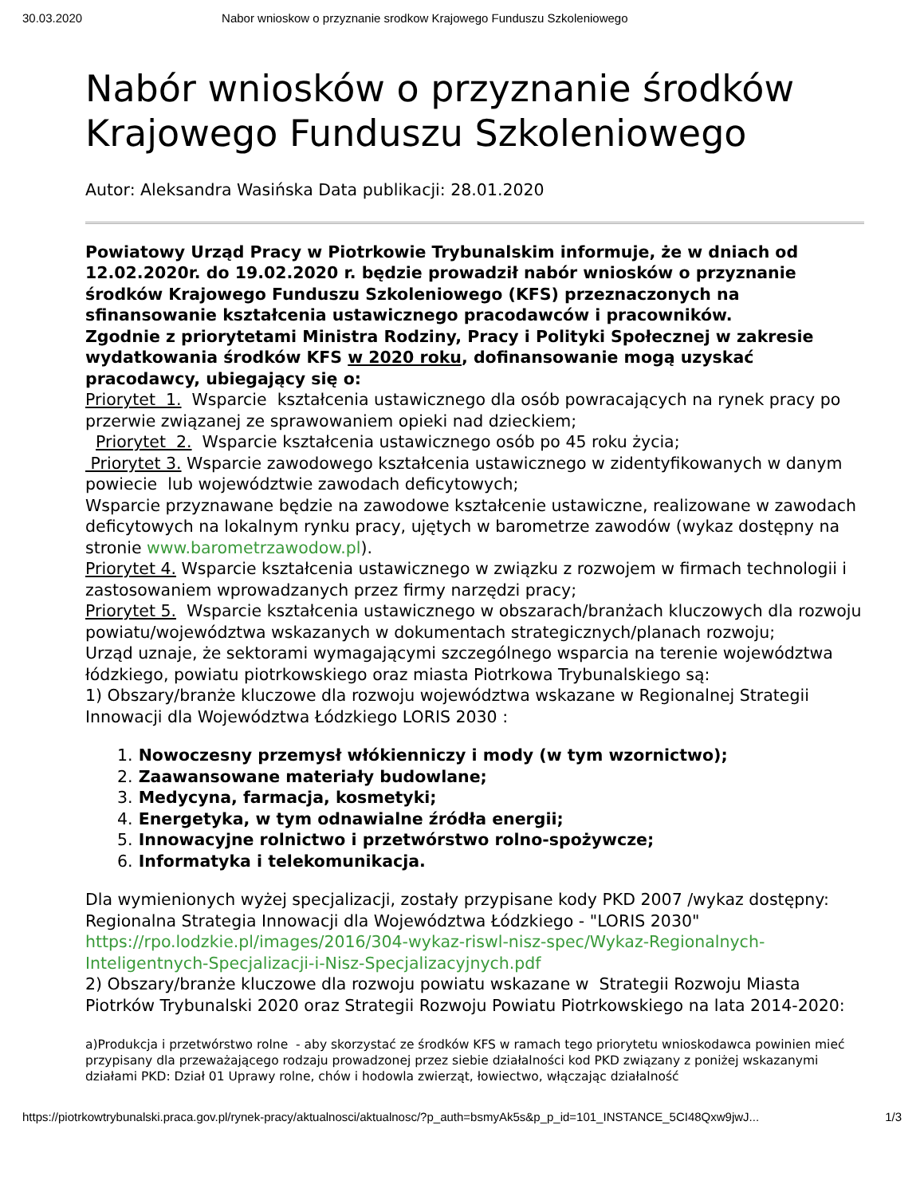30.03.2020 Nabor wnioskow o przyznanie srodkow Krajowego Funduszu Szkoleniowego
Nabór wniosków o przyznanie środków Krajowego Funduszu Szkoleniowego
Autor: Aleksandra Wasińska Data publikacji: 28.01.2020
Powiatowy Urząd Pracy w Piotrkowie Trybunalskim informuje, że w dniach od 12.02.2020r. do 19.02.2020 r. będzie prowadził nabór wniosków o przyznanie środków Krajowego Funduszu Szkoleniowego (KFS) przeznaczonych na sfinansowanie kształcenia ustawicznego pracodawców i pracowników.
Zgodnie z priorytetami Ministra Rodziny, Pracy i Polityki Społecznej w zakresie wydatkowania środków KFS w 2020 roku, dofinansowanie mogą uzyskać pracodawcy, ubiegający się o:
Priorytet 1. Wsparcie kształcenia ustawicznego dla osób powracających na rynek pracy po przerwie związanej ze sprawowaniem opieki nad dzieckiem;
Priorytet 2. Wsparcie kształcenia ustawicznego osób po 45 roku życia;
Priorytet 3. Wsparcie zawodowego kształcenia ustawicznego w zidentyfikowanych w danym powiecie lub województwie zawodach deficytowych;
Wsparcie przyznawane będzie na zawodowe kształcenie ustawiczne, realizowane w zawodach deficytowych na lokalnym rynku pracy, ujętych w barometrze zawodów (wykaz dostępny na stronie www.barometrzawodow.pl).
Priorytet 4. Wsparcie kształcenia ustawicznego w związku z rozwojem w firmach technologii i zastosowaniem wprowadzanych przez firmy narzędzi pracy;
Priorytet 5. Wsparcie kształcenia ustawicznego w obszarach/branżach kluczowych dla rozwoju powiatu/województwa wskazanych w dokumentach strategicznych/planach rozwoju;
Urząd uznaje, że sektorami wymagającymi szczególnego wsparcia na terenie województwa łódzkiego, powiatu piotrkowskiego oraz miasta Piotrkowa Trybunalskiego są:
1) Obszary/branże kluczowe dla rozwoju województwa wskazane w Regionalnej Strategii Innowacji dla Województwa Łódzkiego LORIS 2030 :
1. Nowoczesny przemysł włókienniczy i mody (w tym wzornictwo);
2. Zaawansowane materiały budowlane;
3. Medycyna, farmacja, kosmetyki;
4. Energetyka, w tym odnawialne źródła energii;
5. Innowacyjne rolnictwo i przetwórstwo rolno-spożywcze;
6. Informatyka i telekomunikacja.
Dla wymienionych wyżej specjalizacji, zostały przypisane kody PKD 2007 /wykaz dostępny: Regionalna Strategia Innowacji dla Województwa Łódzkiego - "LORIS 2030" https://rpo.lodzkie.pl/images/2016/304-wykaz-riswl-nisz-spec/Wykaz-Regionalnych-Inteligentnych-Specjalizacji-i-Nisz-Specjalizacyjnych.pdf
2) Obszary/branże kluczowe dla rozwoju powiatu wskazane w Strategii Rozwoju Miasta Piotrków Trybunalski 2020 oraz Strategii Rozwoju Powiatu Piotrkowskiego na lata 2014-2020:
a)Produkcja i przetwórstwo rolne - aby skorzystać ze środków KFS w ramach tego priorytetu wnioskodawca powinien mieć przypisany dla przeważającego rodzaju prowadzonej przez siebie działalności kod PKD związany z poniżej wskazanymi działami PKD: Dział 01 Uprawy rolne, chów i hodowla zwierząt, łowiectwo, włączając działalność
https://piotrkowtrybunalski.praca.gov.pl/rynek-pracy/aktualnosci/aktualnosc/?p_auth=bsmyAk5s&p_p_id=101_INSTANCE_5CI48Qxw9jwJ... 1/3